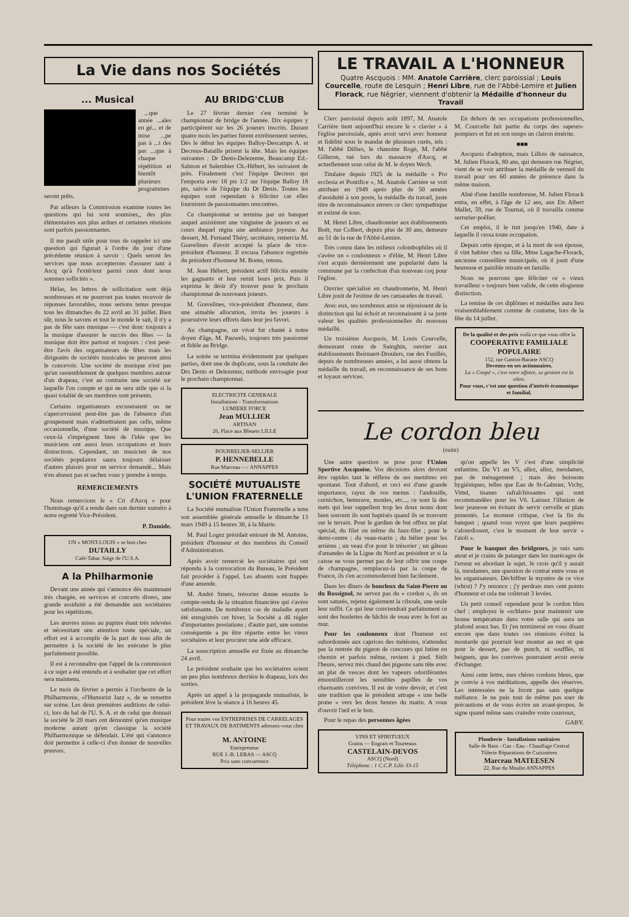La Vie dans nos Sociétés
... Musical
...que année ...ales en gé... et de mise ...pe pas à ...t des pas ...que à chaque répétition et bientôt plusieurs programmes seront prêts.
Par ailleurs la Commission examine toutes les questions qui lui sont soumises,, des plus élémentaires aux plus ardues et certaines réunions sont parfois passionnantes.
Il me paraît utile pour tous de rappeler ici une question qui figurait à l'ordre du jour d'une précédente réunion à savoir : Quels seront les services que nous accepterons d'assurer tant à Ascq qu'à l'extérieur parmi ceux dont nous sommes sollicités ».
Hélas, les lettres de sollicitation sont déjà nombreuses et ne pourront pas toutes recevoir de réponses favorables, nous serions tenus presque tous les dimanches du 22 avril au 31 juillet. Bien sûr, nous le savons et tout le monde le sait, il n'y a pas de fête sans musique — c'est donc toujours à la musique d'assurer le succès des fêtes — la musique doit être partout et toujours : c'est peut-être l'avis des organisateurs de fêtes mais les dirigeants de sociétés musicales ne peuvent ainsi le concevoir. Une société de musique n'est pas qu'un rassemblement de quelques membres autour d'un drapeau, c'est au contraire une société sur laquelle l'on compte et qui ne sera utile que si la quasi totalité de ses membres sont présents.
Certains organisateurs excuseraient ou ne s'apercevraient peut-être pas de l'absence d'un groupement mais n'admettraient pas celle, même occasionnelle, d'une société de musique. Que ceux-là s'imprègnent bien de l'idée que les musiciens ont aussi leurs occupations et leurs distractions. Cependant, un musicien de nos sociétés populaires saura toujours délaisser d'autres plaisirs pour un service demandé... Mais n'en abusez pas et sachez vous y prendre à temps.
REMERCIEMENTS
Nous remercions le « Cri d'Ascq » pour l'hommage qu'il a rendu dans son dernier numéro à notre regretté Vice-Président.
P. Damide.
UN « MONT-LOUIS » se boit chez
DUTAILLY
Café-Tabac Siège de l'U.S.A.
A la Philharmonie
Devant une année qui s'annonce dès maintenant très chargée, en services et concerts divers, une grande assiduité a été demandée aux sociétaires pour les répétitions.
Les œuvres mises au pupitre étant très relevées et nécessitant une attention toute spéciale, un effort est à accomplir de la part de tous afin de permettre à la société de les exécuter le plus parfaitement possible.
Il est à reconnaître que l'appel de la commission à ce sujet a été entendu et à souhaiter que cet effort sera maintenu.
Le mois de février a permis à l'orchestre de la Philharmonie, «l'Humorist Jazz », de se remettre sur scène. Les deux premières auditions de celui-ci, lors du bal de l'U. S. A. et de celui que donnait la société le 20 mars ont démontré qu'en musique moderne autant qu'en classique la société Philharmonique se défendait. L'été qui s'annonce doit permettre à celle-ci d'en donner de nouvelles preuves.
AU BRIDG'CLUB
Le 27 février dernier s'est terminé le championnat de bridge de l'année. Dix équipes y participèrent sur les 26 joueurs inscrits. Durant quatre mois les parties furent extrêmement serrées. Dès le début les équipes Balloy-Descamps A. et Decreus-Bataille prirent la tête. Mais les équipes suivantes : Dr Denis-Delezenne, Beaucamp Ed.-Salmon et Salembier Ch.-Hébert, les suivaient de près. Finalement c'est l'équipe Decreus qui l'emporta avec 18 pts 1/2 sur l'équipe Balloy 18 pts, suivie de l'équipe du Dr Denis. Toutes les équipes sont cependant à féliciter car elles fournirent de passionnantes rencontres.
Ce championnat se termina par un banquet auquel assistèrent une vingtaine de joueurs et au cours duquel régna une ambiance joyeuse. Au dessert, M. Fernand Théry, secrétaire, remercia M. Gravelines d'avoir accepté la place de vice-président d'honneur. Il excusa l'absence regrettée du président d'honneur M. Bonte, retenu.
M. Jean Hébert, président actif félicita ensuite les gagnants et leur remit leurs prix. Puis il exprima le désir d'y trouver pour le prochain championnat de nouveaux joueurs.
M. Gravelines, vice-président d'honneur, dans une aimable allocution, invita les joueurs à poursuivre leurs efforts dans leur jeu favori.
Au champagne, un vivat fut chanté à notre doyen d'âge, M. Pauwels, toujours très passionné et fidèle au Bridge.
La soirée se termina évidemment par quelques parties, dont une de duplicate, sous la conduite des Drs Denis et Delezenne, méthode envisagée pour le prochain championnat.
ELECTRICITE GENERALE
Installations - Transformations
LUMIERE FORCE
Jean MULLIER
ARTISAN
26, Place aux Bleuets LILLE
BOURRELIER-SELLIER
P. HENNEBELLE
Rue Marceau —: ANNAPPES
SOCIÉTÉ MUTUALISTE
L'UNION FRATERNELLE
La Société mutualiste l'Union Fraternelle a tenu son assemblée générale annuelle le dimanche 13 mars 1949 à 15 heures 30, à la Mairie.
M. Paul Logez présidait entouré de M. Antoine, président d'honneur et des membres du Conseil d'Administration.
Après avoir remercié les sociétaires qui ont répondu à la convocation du Bureau, le Président fait procéder à l'appel. Les absents sont frappés d'une amende.
M. André Smets, trésorier donne ensuite le compte-rendu de la situation financière qui s'avère satisfaisante. De nombreux cas de maladie ayant été enregistrés cet hiver, la Société a dû régler d'importantes prestations ; d'autre part, une somme conséquente a pu être répartie entre les vieux sociétaires et leur procurer une aide efficace.
La souscription annuelle est fixée au dimanche 24 avril.
Le président souhaite que les sociétaires soient un peu plus nombreux derrière le drapeau, lors des sorties.
Après un appel à la propagande mutualiste, le président lève la séance à 16 heures 45.
Pour toutes vos ENTREPRISES DE CARRELAGES ET TRAVAUX DE BATIMENTS adressez-vous chez :
M. ANTOINE
Entrepreneur
RUE J.-B. LEBAS — ASCQ
Prix sans concurrence
LE TRAVAIL A L'HONNEUR
Quatre Ascquois : MM. Anatole Carrière, clerc paroissial ; Louis Courcelle, route de Lesquin ; Henri Libre, rue de l'Abbé-Lemire et Julien Florack, rue Négrier, viennent d'obtenir la Médaille d'honneur du Travail
Clerc paroissial depuis août 1897, M. Anatole Carrière tient aujourd'hui encore le « clavier » à l'église paroissiale, après avoir servi avec honneur et fidélité sous le mandat de plusieurs curés, tels : M. l'abbé Dillies, le chanoine Rogé, M. l'abbé Gilleron, tué lors du massacre d'Ascq, et actuellement sous celui de M. le doyen Wech.
Titulaire depuis 1925 de la médaille « Pro ecclesia et Pontifice », M. Anatole Carrière se voit attribuer en 1949 après plus de 50 années d'assiduité à son poste, la médaille du travail, juste titre de reconnaissance envers ce clerc sympathique et estimé de tous.
M. Henri Libre, chaudronnier aux établissements Boët, rue Colbert, depuis plus de 30 ans, demeure au 51 de la rue de l'Abbé-Lemire.
Très connu dans les milieux colombophiles où il s'avère un « coulonneux » d'élite, M. Henri Libre s'est acquis dernièrement une popularité dans la commune par la confection d'un nouveau coq pour l'église.
Ouvrier spécialisé en chaudronnerie, M. Henri Libre jouit de l'estime de ses camarades de travail.
Avec eux, ses nombreux amis se réjouissent de la distinction qui lui échoit et reconnaissent à sa juste valeur les qualités professionnelles du nouveau médaillé.
Un troisième Ascquois, M. Louis Courcelle, demeurant route de Sainghin, ouvrier aux établissements Beirnaert-Droulers, rue des Fusillés, depuis de nombreuses années, a lui aussi obtenu la médaille du travail, en reconnaissance de ses bons et loyaux services.
En dehors de ses occupations professionnelles, M. Courcelle fait partie du corps des sapeurs-pompiers et fut en son temps un clairon émérite.
■■■
Ascquois d'adoption, mais Lillois de naissance, M. Julien Florack, 80 ans, qui demeure rue Négrier, vient de se voir attribuer la médaille de vermeil du travail pour ses 60 années de présence dans la même maison.
Aîné d'une famille nombreuse, M. Julien Florack entra, en effet, à l'âge de 12 ans, aux Ets Albert Mallet, 59, rue de Tournai, où il travailla comme serrurier-poêlier.
Cet emploi, il le tint jusqu'en 1940, date à laquelle il cessa toute occupation.
Depuis cette époque, et à la mort de son épouse, il vint habiter chez sa fille, Mme Lagache-Florack, ancienne conseillère municipale, où il jouit d'une heureuse et paisible retraite en famille.
Nous ne pouvons que féliciter ce « vieux travailleur » toujours bien valide, de cette élogieuse distinction.
La remise de ces diplômes et médailles aura lieu vraisemblablement comme de coutume, lors de la fête du 14 juillet.
De la qualité et des prix voilà ce que vous offre la
COOPERATIVE FAMILIALE POPULAIRE
152, rue Gaston-Baratte ASCQ
Devenez-en ses actionnaires.
La « Coopé », c'est votre affaire, sa gestion est la vôtre.
Pour vous, c'est une question d'intérêt économique et familial.
Le cordon bleu
(suite)
Une autre question se pose pour l'Union Sportive Ascquoise. Vos décisions alors devront être rapides tant le réflexe de ses membres est spontané. Tout d'abord, et ceci est d'une grande importance, rayez de vos menus : l'andouille, cornichon, betterave, moules, etc..., ce sont là des mets qui leur rappellent trop les doux noms dont bien souvent ils sont baptisés quand ils se trouvent sur le terrain. Pour le gardien de but offrez un plat spécial, du filet ou même du faux-filet ; pour le demi-centre : du veau-marin ; du bélier pour les arrières ; un veau d'or pour le trésorier ; un gâteau d'amandes de la Ligue du Nord au président et si la caisse ne vous permet pas de leur offrir une coupe de champagne, remplacez-la par la coupe de France, ils s'en accommoderont bien facilement.
Dans les dîners de bourleux du Saint-Pierre ou du Rossignol, ne servez pas du « cordon », ils en sont saturés, rejetez également la ciboule, une seule leur suffit. Ce qui leur conviendrait parfaitement ce sont des boulettes de hâchis de veau avec le fort au mur.
Pour les coulonneux dont l'humeur est subordonnée aux caprices des météores, n'attendez pas la rentrée du pigeon de concours qui lutine en chemin et parfois même, revient à pied. Sitôt l'heure, servez très chaud des pigeons sans tête avec un plat de vesces dont les vapeurs odoriférantes émoustilleront les sensibles papilles de vos charmants convives. Il est de votre devoir, et c'est une tradition que le président attrape « une belle prune » vers les deux heures du matin. A vous d'ouvrir l'œil et le bon.
Pour le repas des personnes âgées
VINS ET SPIRITUEUX
Grains — Engrais et Tourteaux
CASTELAIN-DEVOS
ASCQ (Nord)
Téléphone : 1 C.C.P. Lille 33-15
qu'on appelle les V c'est d'une simplicité enfantine. Du V1 au V5, allez, allez, mesdames, pas de ménagement ; mais des boissons hygiéniques, telles que Eau de St-Galmier, Vichy, Vittel, tisanes rafraîchissantes qui sont recommandées pour les V6. Laissez l'illusion de leur jeunesse en évitant de servir cervelle et plats pimentés. Le moment critique, c'est la fin du banquet ; quand vous voyez que leurs paupières s'alourdissent, c'est le moment de leur servir « l'aïoli ».
Pour le banquet des bridgeurs, je suis sans atout et je crains de patauger dans les marécages de l'erreur en abordant le sujet. Je crois qu'il y aurait là, mesdames, une question de contrat entre vous et les organisateurs. Déchiffrer le mystère de ce vice (whist) ? J'y renonce ; j'y perdrais mes cent points d'honneur et cela me coûterait 3 levées.
Un petit conseil cependant pour le cordon bleu chef : employez le «schlam» pour maintenir une bonne température dans votre salle qui aura un plafond assez bas. Et j'en terminerai en vous disant encore que dans toutes ces réunions évitez la moutarde qui pourrait leur monter au nez et que pour le dessert, pas de punch, ni soufflés, ni beignets, que les convives pourraient avoir envie d'échanger.
Ainsi cette lettre, mes chères cordons bleus, que je convie à vos méditations, appelle des réserves. Les intéressées ne la liront pas sans quelque méfiance. Je ne puis tout de même pas user de précautions et de vous écrire un avant-propos. Je signe quand même sans craindre votre courroux,
GABY.
Plomberie - Installations sanitaires
Salle de Bain - Gaz - Eau - Chauffage Central
Tôlerie Réparations de Cuisinières
Marceau MATEESEN
22, Rue du Moulin ANNAPPES